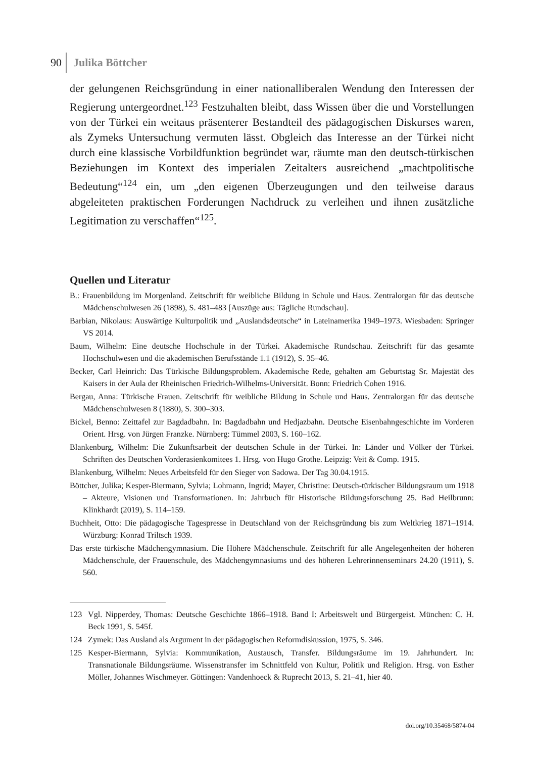90 Julika Böttcher
der gelungenen Reichsgründung in einer nationalliberalen Wendung den Interessen der Regierung untergeordnet.<sup>123</sup> Festzuhalten bleibt, dass Wissen über die und Vorstellungen von der Türkei ein weitaus präsenterer Bestandteil des pädagogischen Diskurses waren, als Zymeks Untersuchung vermuten lässt. Obgleich das Interesse an der Türkei nicht durch eine klassische Vorbildfunktion begründet war, räumte man den deutsch-türkischen Beziehungen im Kontext des imperialen Zeitalters ausreichend „machtpolitische Bedeutung“<sup>124</sup> ein, um „den eigenen Überzeugungen und den teilweise daraus abgeleiteten praktischen Forderungen Nachdruck zu verleihen und ihnen zusätzliche Legitimation zu verschaffen“<sup>125</sup>.
Quellen und Literatur
B.: Frauenbildung im Morgenland. Zeitschrift für weibliche Bildung in Schule und Haus. Zentralorgan für das deutsche Mädchenschulwesen 26 (1898), S. 481–483 [Auszüge aus: Tägliche Rundschau].
Barbian, Nikolaus: Auswärtige Kulturpolitik und „Auslandsdeutsche“ in Lateinamerika 1949–1973. Wiesbaden: Springer VS 2014.
Baum, Wilhelm: Eine deutsche Hochschule in der Türkei. Akademische Rundschau. Zeitschrift für das gesamte Hochschulwesen und die akademischen Berufsstände 1.1 (1912), S. 35–46.
Becker, Carl Heinrich: Das Türkische Bildungsproblem. Akademische Rede, gehalten am Geburtstag Sr. Majestät des Kaisers in der Aula der Rheinischen Friedrich-Wilhelms-Universität. Bonn: Friedrich Cohen 1916.
Bergau, Anna: Türkische Frauen. Zeitschrift für weibliche Bildung in Schule und Haus. Zentralorgan für das deutsche Mädchenschulwesen 8 (1880), S. 300–303.
Bickel, Benno: Zeittafel zur Bagdadbahn. In: Bagdadbahn und Hedjazbahn. Deutsche Eisenbahngeschichte im Vorderen Orient. Hrsg. von Jürgen Franzke. Nürnberg: Tümmel 2003, S. 160–162.
Blankenburg, Wilhelm: Die Zukunftsarbeit der deutschen Schule in der Türkei. In: Länder und Völker der Türkei. Schriften des Deutschen Vorderasienkomitees 1. Hrsg. von Hugo Grothe. Leipzig: Veit & Comp. 1915.
Blankenburg, Wilhelm: Neues Arbeitsfeld für den Sieger von Sadowa. Der Tag 30.04.1915.
Böttcher, Julika; Kesper-Biermann, Sylvia; Lohmann, Ingrid; Mayer, Christine: Deutsch-türkischer Bildungsraum um 1918 – Akteure, Visionen und Transformationen. In: Jahrbuch für Historische Bildungsforschung 25. Bad Heilbrunn: Klinkhardt (2019), S. 114–159.
Buchheit, Otto: Die pädagogische Tagespresse in Deutschland von der Reichsgründung bis zum Weltkrieg 1871–1914. Würzburg: Konrad Triltsch 1939.
Das erste türkische Mädchengymnasium. Die Höhere Mädchenschule. Zeitschrift für alle Angelegenheiten der höheren Mädchenschule, der Frauenschule, des Mädchengymnasiums und des höheren Lehrerinnenseminars 24.20 (1911), S. 560.
123 Vgl. Nipperdey, Thomas: Deutsche Geschichte 1866–1918. Band I: Arbeitswelt und Bürgergeist. München: C. H. Beck 1991, S. 545f.
124 Zymek: Das Ausland als Argument in der pädagogischen Reformdiskussion, 1975, S. 346.
125 Kesper-Biermann, Sylvia: Kommunikation, Austausch, Transfer. Bildungsräume im 19. Jahrhundert. In: Transnationale Bildungsräume. Wissenstransfer im Schnittfeld von Kultur, Politik und Religion. Hrsg. von Esther Möller, Johannes Wischmeyer. Göttingen: Vandenhoeck & Ruprecht 2013, S. 21–41, hier 40.
doi.org/10.35468/5874-04